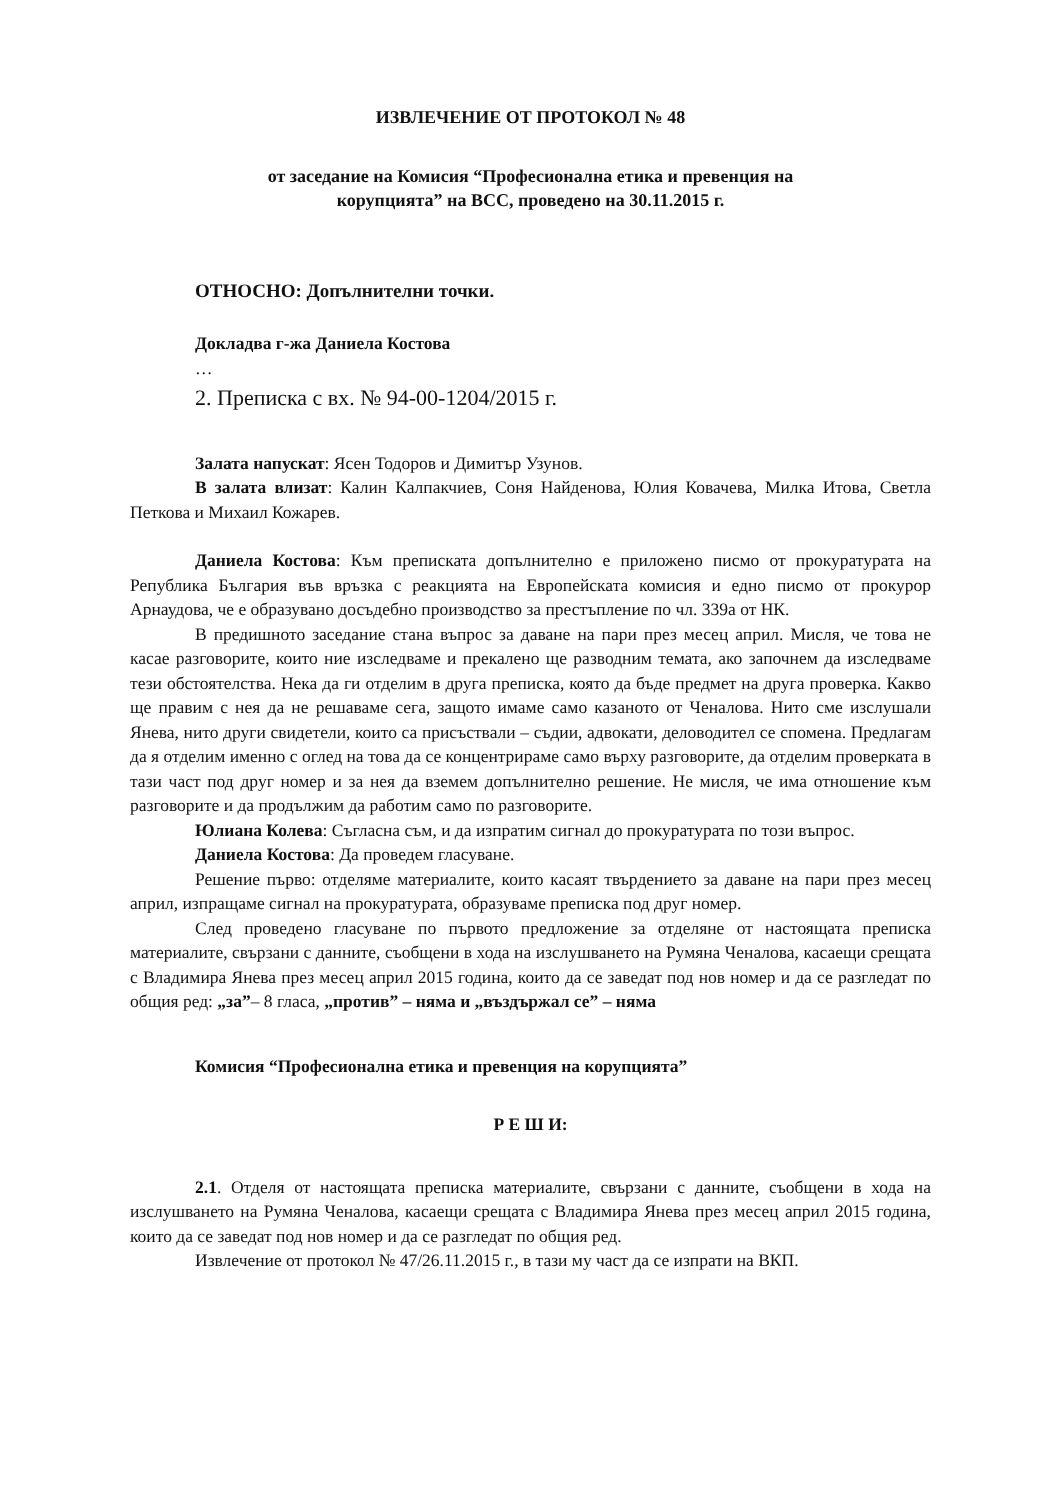ИЗВЛЕЧЕНИЕ ОТ ПРОТОКОЛ № 48
от заседание на Комисия “Професионална етика и превенция на
корупцията” на ВСС, проведено на 30.11.2015 г.
ОТНОСНО: Допълнителни точки.
Докладва г-жа Даниела Костова
…
2. Преписка с вх. № 94-00-1204/2015 г.
Залата напускат: Ясен Тодоров и Димитър Узунов.
В залата влизат: Калин Калпакчиев, Соня Найденова, Юлия Ковачева, Милка Итова, Светла Петкова и Михаил Кожарев.
Даниела Костова: Към преписката допълнително е приложено писмо от прокуратурата на Република България във връзка с реакцията на Европейската комисия и едно писмо от прокурор Арнаудова, че е образувано досъдебно производство за престъпление по чл. 339а от НК.
В предишното заседание стана въпрос за даване на пари през месец април. Мисля, че това не касае разговорите, които ние изследваме и прекалено ще разводним темата, ако започнем да изследваме тези обстоятелства. Нека да ги отделим в друга преписка, която да бъде предмет на друга проверка. Какво ще правим с нея да не решаваме сега, защото имаме само казаното от Ченалова. Нито сме изслушали Янева, нито други свидетели, които са присъствали – съдии, адвокати, деловодител се спомена. Предлагам да я отделим именно с оглед на това да се концентрираме само върху разговорите, да отделим проверката в тази част под друг номер и за нея да вземем допълнително решение. Не мисля, че има отношение към разговорите и да продължим да работим само по разговорите.
Юлиана Колева: Съгласна съм, и да изпратим сигнал до прокуратурата по този въпрос.
Даниела Костова: Да проведем гласуване.
Решение първо: отделяме материалите, които касаят твърдението за даване на пари през месец април, изпращаме сигнал на прокуратурата, образуваме преписка под друг номер.
След проведено гласуване по първото предложение за отделяне от настоящата преписка материалите, свързани с данните, съобщени в хода на изслушването на Румяна Ченалова, касаещи срещата с Владимира Янева през месец април 2015 година, които да се заведат под нов номер и да се разгледат по общия ред: „за”– 8 гласа, „против” – няма и „въздържал се” – няма
Комисия “Професионална етика и превенция на корупцията”
Р Е Ш И:
2.1. Отделя от настоящата преписка материалите, свързани с данните, съобщени в хода на изслушването на Румяна Ченалова, касаещи срещата с Владимира Янева през месец април 2015 година, които да се заведат под нов номер и да се разгледат по общия ред.
Извлечение от протокол № 47/26.11.2015 г., в тази му част да се изпрати на ВКП.